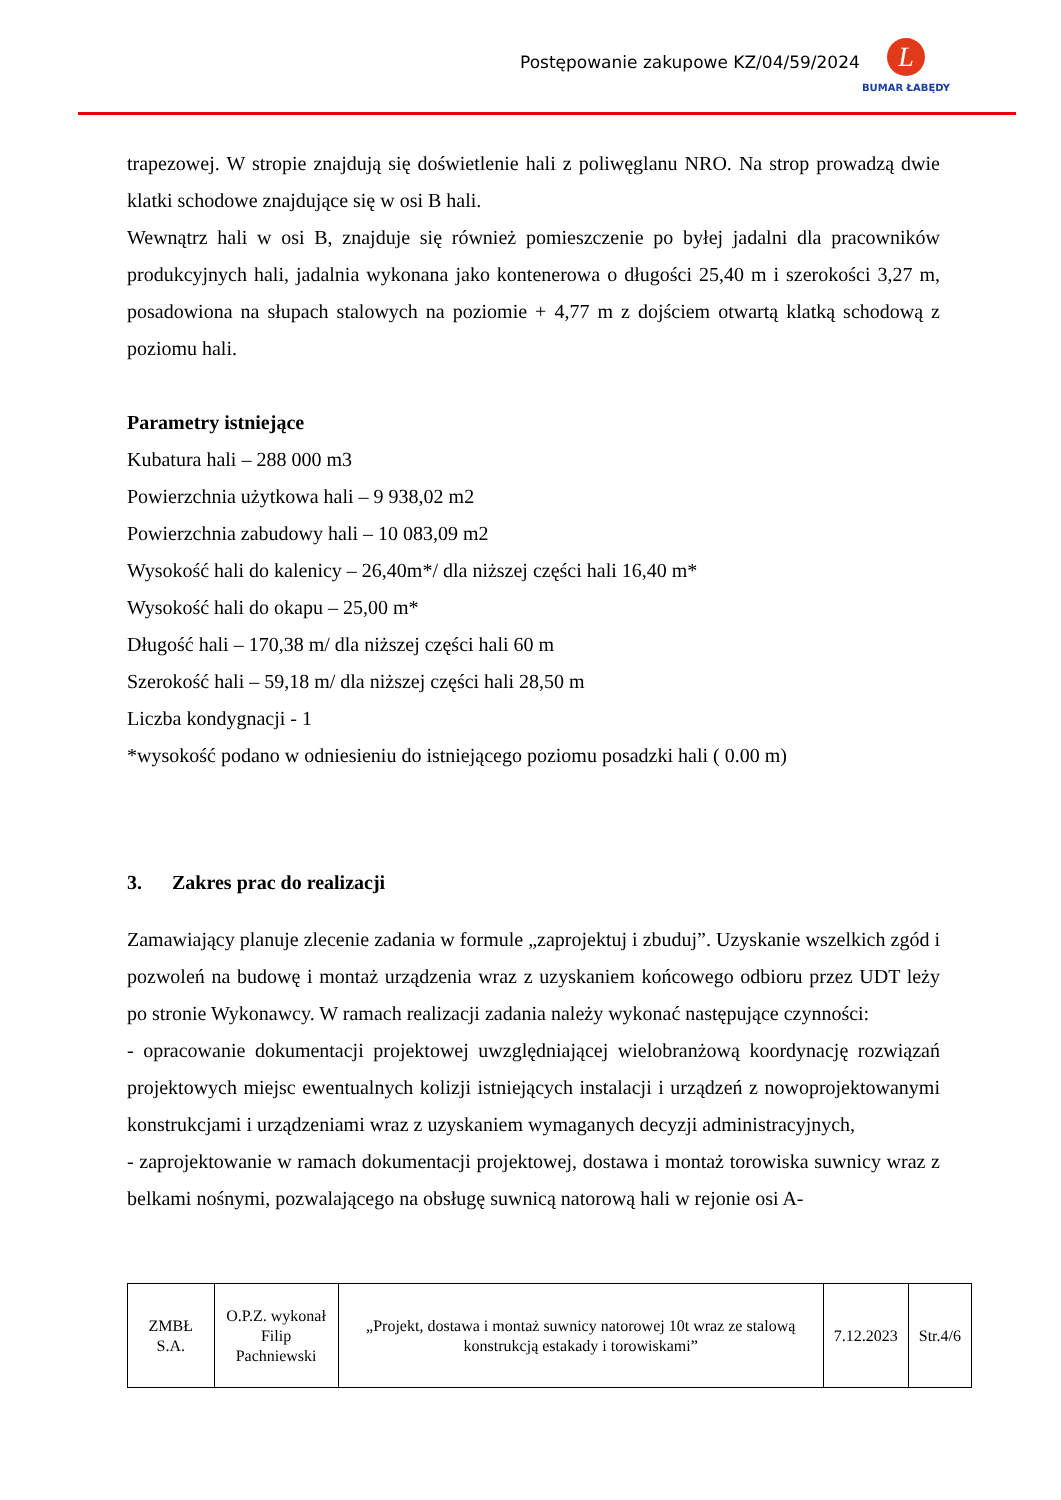Postępowanie zakupowe KZ/04/59/2024
L
BUMAR ŁABĘDY
trapezowej. W stropie znajdują się doświetlenie hali z poliwęglanu NRO. Na strop prowadzą dwie klatki schodowe znajdujące się w osi B hali.
Wewnątrz hali w osi B, znajduje się również pomieszczenie po byłej jadalni dla pracowników produkcyjnych hali, jadalnia wykonana jako kontenerowa o długości 25,40 m i szerokości 3,27 m, posadowiona na słupach stalowych na poziomie + 4,77 m z dojściem otwartą klatką schodową z poziomu hali.
Parametry istniejące
Kubatura hali – 288 000 m3
Powierzchnia użytkowa hali – 9 938,02 m2
Powierzchnia zabudowy hali – 10 083,09 m2
Wysokość hali do kalenicy – 26,40m*/ dla niższej części hali 16,40 m*
Wysokość hali do okapu – 25,00 m*
Długość hali – 170,38 m/ dla niższej części hali 60 m
Szerokość hali – 59,18 m/ dla niższej części hali 28,50 m
Liczba kondygnacji - 1
*wysokość podano w odniesieniu do istniejącego poziomu posadzki hali ( 0.00 m)
3. Zakres prac do realizacji
Zamawiający planuje zlecenie zadania w formule „zaprojektuj i zbuduj”. Uzyskanie wszelkich zgód i pozwoleń na budowę i montaż urządzenia wraz z uzyskaniem końcowego odbioru przez UDT leży po stronie Wykonawcy. W ramach realizacji zadania należy wykonać następujące czynności:
- opracowanie dokumentacji projektowej uwzględniającej wielobranżową koordynację rozwiązań projektowych miejsc ewentualnych kolizji istniejących instalacji i urządzeń z nowoprojektowanymi konstrukcjami i urządzeniami wraz z uzyskaniem wymaganych decyzji administracyjnych,
- zaprojektowanie w ramach dokumentacji projektowej, dostawa i montaż torowiska suwnicy wraz z belkami nośnymi, pozwalającego na obsługę suwnicą natorową hali w rejonie osi A-
| ZMBŁ S.A. | O.P.Z. wykonał Filip Pachniewski | „Projekt, dostawa i montaż suwnicy natorowej 10t wraz ze stalową konstrukcją estakady i torowiskami” | 7.12.2023 | Str.4/6 |